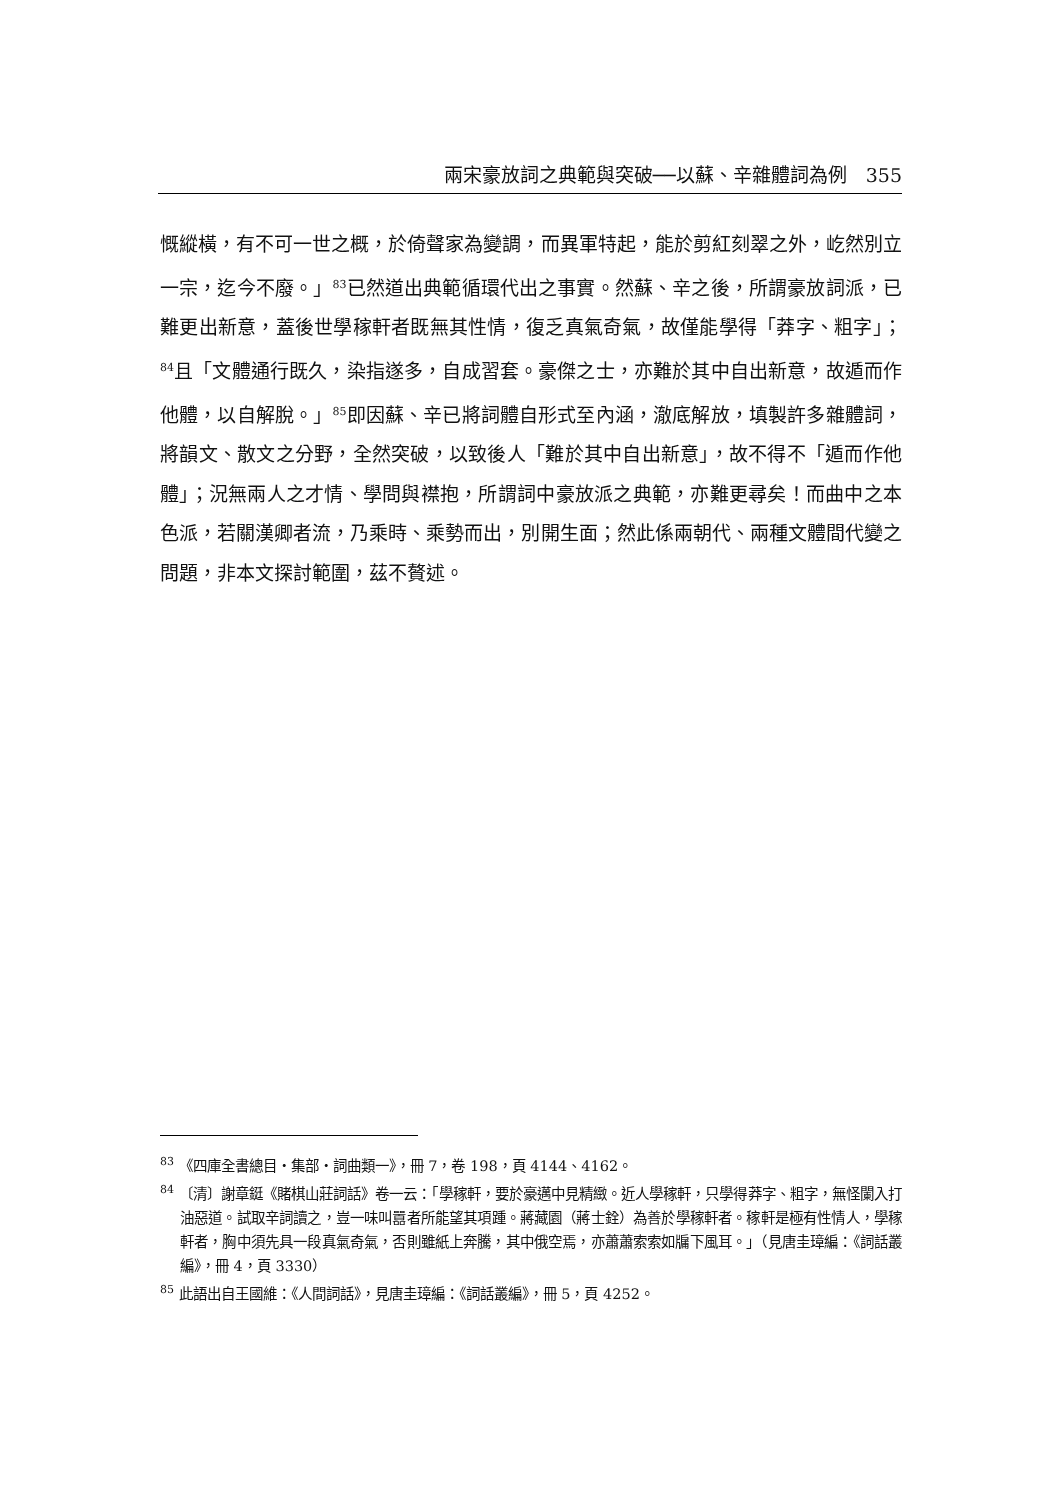兩宋豪放詞之典範與突破──以蘇、辛雜體詞為例　355
慨縱橫，有不可一世之概，於倚聲家為變調，而異軍特起，能於剪紅刻翠之外，屹然別立一宗，迄今不廢。」<sup>83</sup>已然道出典範循環代出之事實。然蘇、辛之後，所謂豪放詞派，已難更出新意，蓋後世學稼軒者既無其性情，復乏真氣奇氣，故僅能學得「莽字、粗字」；<sup>84</sup>且「文體通行既久，染指遂多，自成習套。豪傑之士，亦難於其中自出新意，故遁而作他體，以自解脫。」<sup>85</sup>即因蘇、辛已將詞體自形式至內涵，澈底解放，填製許多雜體詞，將韻文、散文之分野，全然突破，以致後人「難於其中自出新意」，故不得不「遁而作他體」；況無兩人之才情、學問與襟抱，所謂詞中豪放派之典範，亦難更尋矣！而曲中之本色派，若關漢卿者流，乃乘時、乘勢而出，別開生面；然此係兩朝代、兩種文體間代變之問題，非本文探討範圍，茲不贅述。
<sup>83</sup> 《四庫全書總目・集部・詞曲類一》，冊 7，卷 198，頁 4144、4162。
<sup>84</sup> 〔清〕謝章鋌《賭棋山莊詞話》卷一云：「學稼軒，要於豪邁中見精緻。近人學稼軒，只學得莽字、粗字，無怪闌入打油惡道。試取辛詞讀之，豈一味叫囂者所能望其項踵。蔣藏園（蔣士銓）為善於學稼軒者。稼軒是極有性情人，學稼軒者，胸中須先具一段真氣奇氣，否則雖紙上奔騰，其中俄空焉，亦蕭蕭索索如牖下風耳。」（見唐圭璋編：《詞話叢編》，冊 4，頁 3330）
<sup>85</sup> 此語出自王國維：《人間詞話》，見唐圭璋編：《詞話叢編》，冊 5，頁 4252。